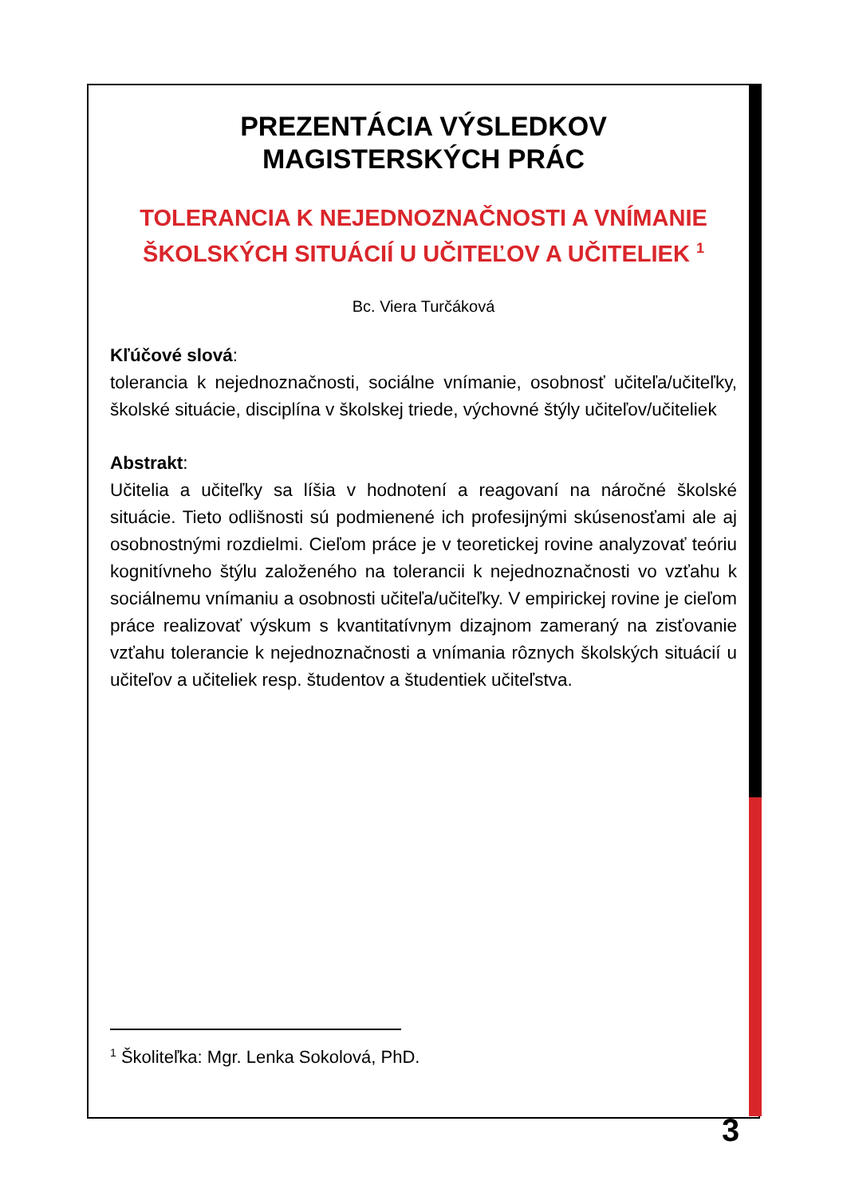PREZENTÁCIA VÝSLEDKOV
MAGISTERSKÝCH PRÁC
TOLERANCIA K NEJEDNOZNAČNOSTI A VNÍMANIE ŠKOLSKÝCH SITUÁCIÍ U UČITEĽOV A UČITELIEK <sup>1</sup>
Bc. Viera Turčáková
Kľúčové slová:
tolerancia k nejednoznačnosti, sociálne vnímanie, osobnosť učiteľa/učiteľky, školské situácie, disciplína v školskej triede, výchovné štýly učiteľov/učiteliek
Abstrakt:
Učitelia a učiteľky sa líšia v hodnotení a reagovaní na náročné školské situácie. Tieto odlišnosti sú podmienené ich profesijnými skúsenosťami ale aj osobnostnými rozdielmi. Cieľom práce je v teoretickej rovine analyzovať teóriu kognitívneho štýlu založeného na tolerancii k nejednoznačnosti vo vzťahu k sociálnemu vnímaniu a osobnosti učiteľa/učiteľky. V empirickej rovine je cieľom práce realizovať výskum s kvantitatívnym dizajnom zameraný na zisťovanie vzťahu tolerancie k nejednoznačnosti a vnímania rôznych školských situácií u učiteľov a učiteliek resp. študentov a študentiek učiteľstva.
<sup>1</sup> Školiteľka: Mgr. Lenka Sokolová, PhD.
3